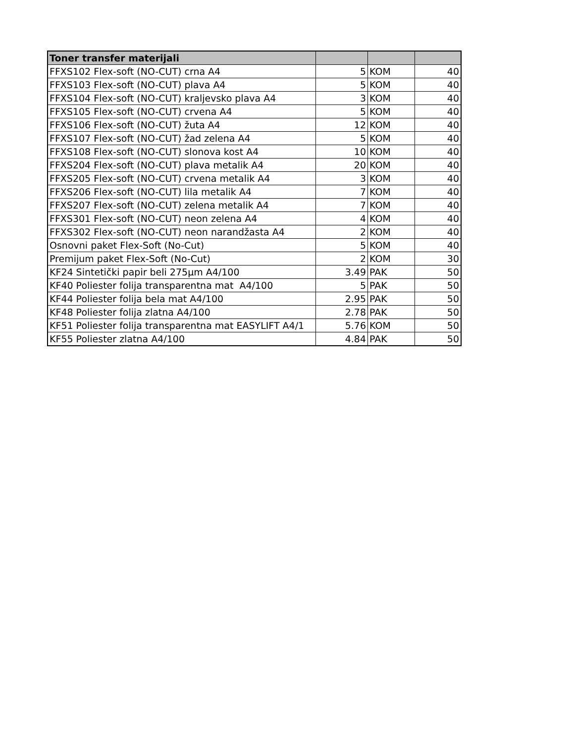| Toner transfer materijali | | | |
| --- | --- | --- | --- |
| FFXS102 Flex-soft (NO-CUT) crna A4 | 5 | KOM | 40 |
| FFXS103 Flex-soft (NO-CUT) plava A4 | 5 | KOM | 40 |
| FFXS104 Flex-soft (NO-CUT) kraljevsko plava A4 | 3 | KOM | 40 |
| FFXS105 Flex-soft (NO-CUT) crvena A4 | 5 | KOM | 40 |
| FFXS106 Flex-soft (NO-CUT) žuta A4 | 12 | KOM | 40 |
| FFXS107 Flex-soft (NO-CUT) žad zelena A4 | 5 | KOM | 40 |
| FFXS108 Flex-soft (NO-CUT) slonova kost A4 | 10 | KOM | 40 |
| FFXS204 Flex-soft (NO-CUT) plava metalik A4 | 20 | KOM | 40 |
| FFXS205 Flex-soft (NO-CUT) crvena metalik A4 | 3 | KOM | 40 |
| FFXS206 Flex-soft (NO-CUT) lila metalik A4 | 7 | KOM | 40 |
| FFXS207 Flex-soft (NO-CUT) zelena metalik A4 | 7 | KOM | 40 |
| FFXS301 Flex-soft (NO-CUT) neon zelena A4 | 4 | KOM | 40 |
| FFXS302 Flex-soft (NO-CUT) neon narandžasta A4 | 2 | KOM | 40 |
| Osnovni paket Flex-Soft (No-Cut) | 5 | KOM | 40 |
| Premijum paket Flex-Soft (No-Cut) | 2 | KOM | 30 |
| KF24 Sintetički papir beli 275µm A4/100 | 3.49 | PAK | 50 |
| KF40 Poliester folija transparentna mat A4/100 | 5 | PAK | 50 |
| KF44 Poliester folija bela mat A4/100 | 2.95 | PAK | 50 |
| KF48 Poliester folija zlatna A4/100 | 2.78 | PAK | 50 |
| KF51 Poliester folija transparentna mat EASYLIFT A4/1 | 5.76 | KOM | 50 |
| KF55 Poliester zlatna A4/100 | 4.84 | PAK | 50 |